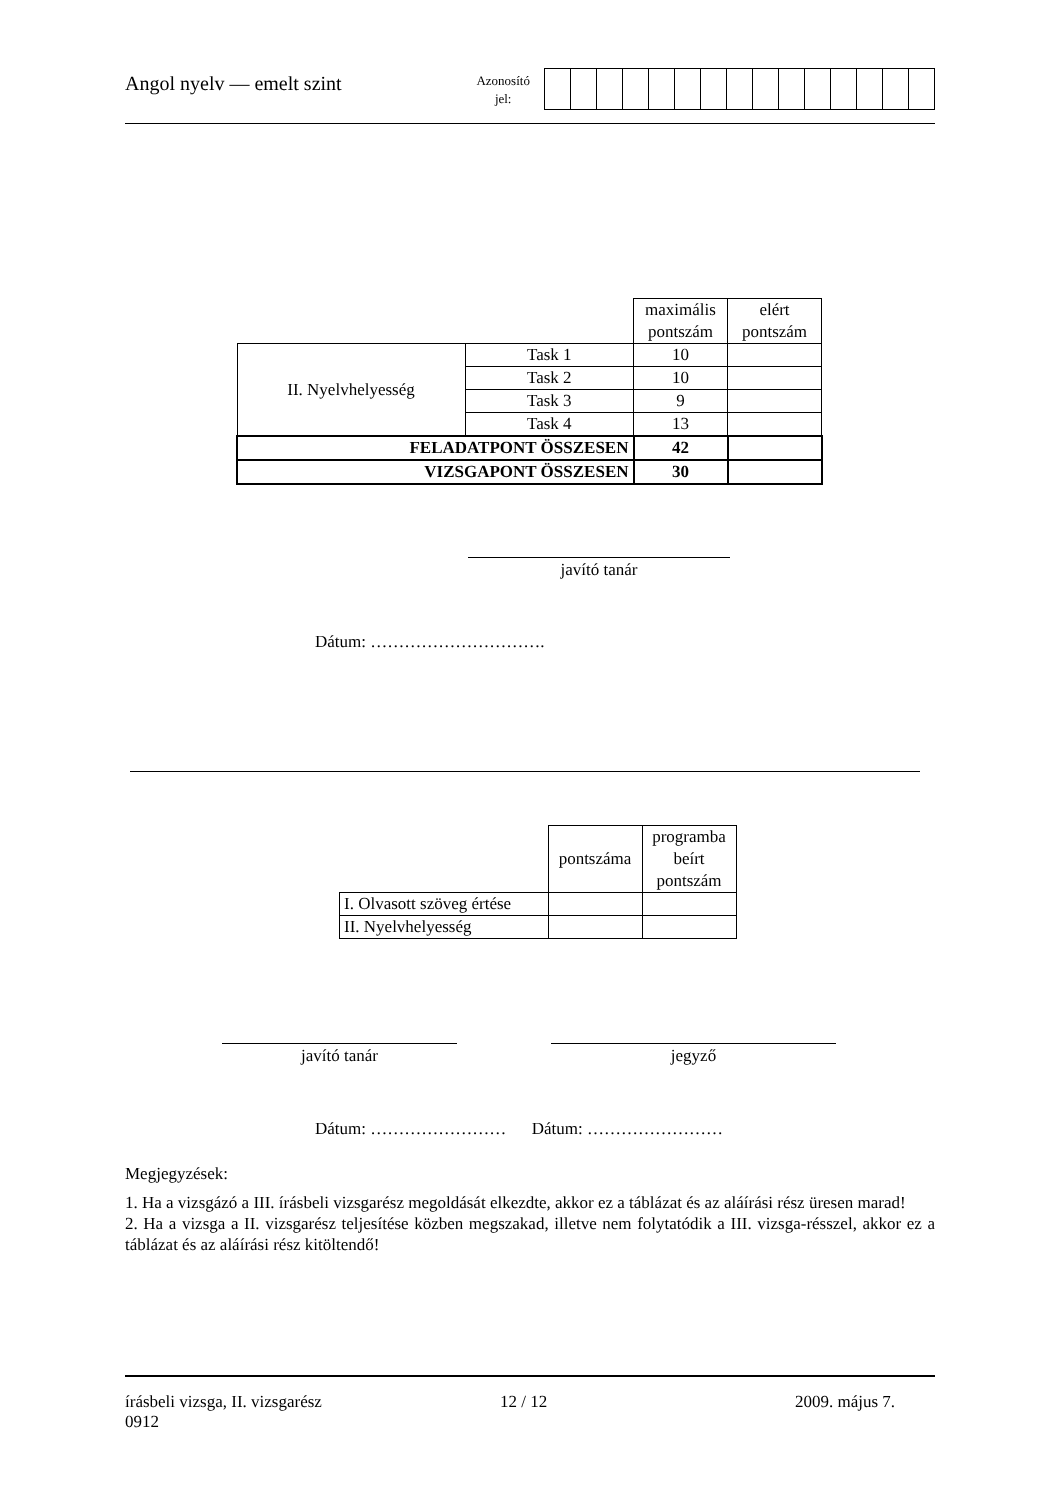Angol nyelv — emelt szint
Azonosító
jel:
| | | maximális pontszám | elért pontszám |
| II. Nyelvhelyesség | Task 1 | 10 | |
| | Task 2 | 10 | |
| | Task 3 | 9 | |
| | Task 4 | 13 | |
| FELADATPONT ÖSSZESEN | | 42 | |
| VIZSGAPONT ÖSSZESEN | | 30 | |
javító tanár
Dátum: ………………………….
| | pontszáma | programba beírt pontszám |
| I. Olvasott szöveg értése | | |
| II. Nyelvhelyesség | | |
javító tanár jegyző
Dátum: …………………… Dátum: ……………………
Megjegyzések:
1. Ha a vizsgázó a III. írásbeli vizsgarész megoldását elkezdte, akkor ez a táblázat és az aláírási rész üresen marad!
2. Ha a vizsga a II. vizsgarész teljesítése közben megszakad, illetve nem folytatódik a III. vizsga-résszel, akkor ez a táblázat és az aláírási rész kitöltendő!
írásbeli vizsga, II. vizsgarész
0912
12 / 12 2009. május 7.